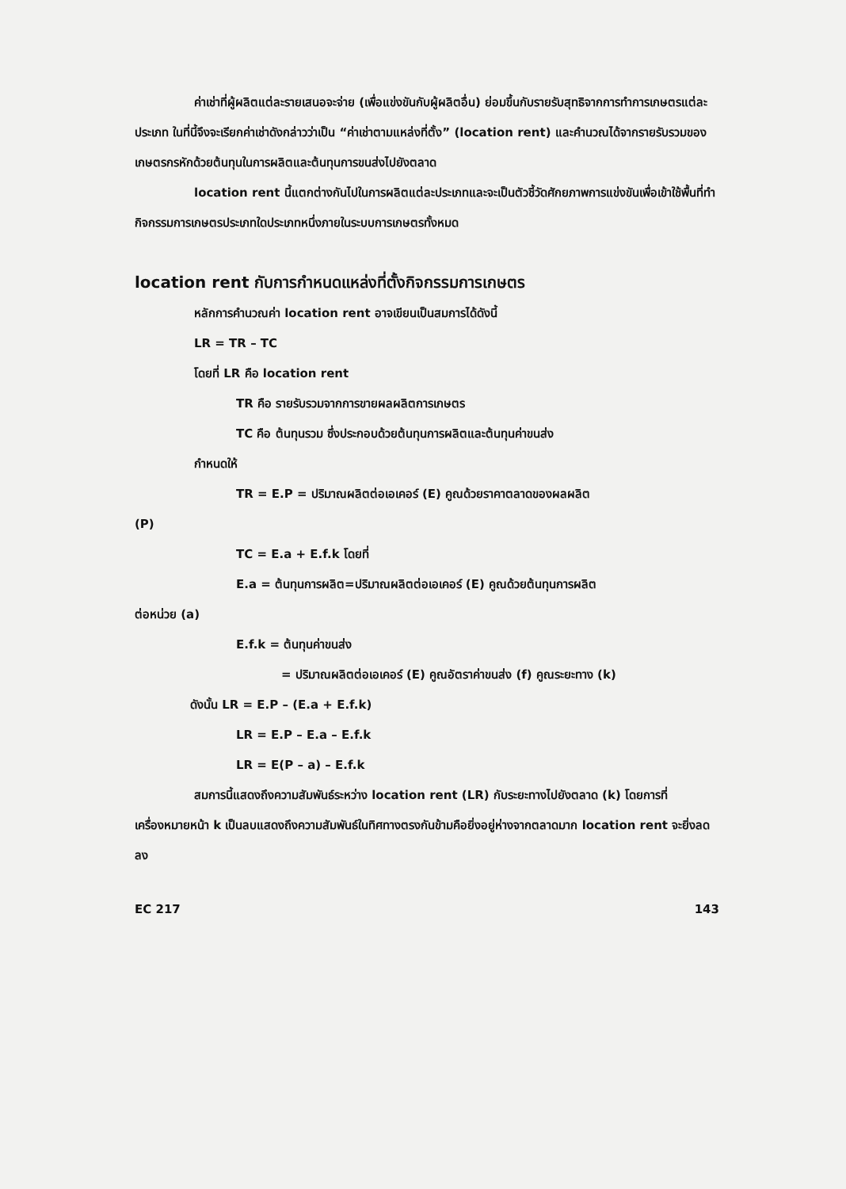ค่าเช่าที่ผู้ผลิตแต่ละรายเสนอจะจ่าย (เพื่อแข่งขันกับผู้ผลิตอื่น) ย่อมขึ้นกับรายรับสุทธิจากการทำการเกษตรแต่ละประเภท ในที่นี้จึงจะเรียกค่าเช่าดังกล่าวว่าเป็น “ค่าเช่าตามแหล่งที่ตั้ง” (location rent) และคำนวณได้จากรายรับรวมของเกษตรกรหักด้วยต้นทุนในการผลิตและต้นทุนการขนส่งไปยังตลาด
location rent นี้แตกต่างกันไปในการผลิตแต่ละประเภทและจะเป็นตัวชี้วัดศักยภาพการแข่งขันเพื่อเข้าใช้พื้นที่ทำกิจกรรมการเกษตรประเภทใดประเภทหนึ่งภายในระบบการเกษตรทั้งหมด
location rent กับการกำหนดแหล่งที่ตั้งกิจกรรมการเกษตร
หลักการคำนวณค่า location rent อาจเขียนเป็นสมการได้ดังนี้
LR = TR – TC
โดยที่ LR คือ location rent
TR คือ รายรับรวมจากการขายผลผลิตการเกษตร
TC คือ ต้นทุนรวม ซึ่งประกอบด้วยต้นทุนการผลิตและต้นทุนค่าขนส่ง
กำหนดให้
TR = E.P = ปริมาณผลิตต่อเอเคอร์ (E) คูณด้วยราคาตลาดของผลผลิต
(P)
TC = E.a + E.f.k โดยที่
E.a = ต้นทุนการผลิต=ปริมาณผลิตต่อเอเคอร์ (E) คูณด้วยต้นทุนการผลิต
ต่อหน่วย (a)
E.f.k = ต้นทุนค่าขนส่ง
= ปริมาณผลิตต่อเอเคอร์ (E) คูณอัตราค่าขนส่ง (f) คูณระยะทาง (k)
ดังนั้น LR = E.P – (E.a + E.f.k)
LR = E.P – E.a – E.f.k
LR = E(P – a) – E.f.k
สมการนี้แสดงถึงความสัมพันธ์ระหว่าง location rent (LR) กับระยะทางไปยังตลาด (k) โดยการที่เครื่องหมายหน้า k เป็นลบแสดงถึงความสัมพันธ์ในทิศทางตรงกันข้ามคือยิ่งอยู่ห่างจากตลาดมาก location rent จะยิ่งลดลง
EC 217 143